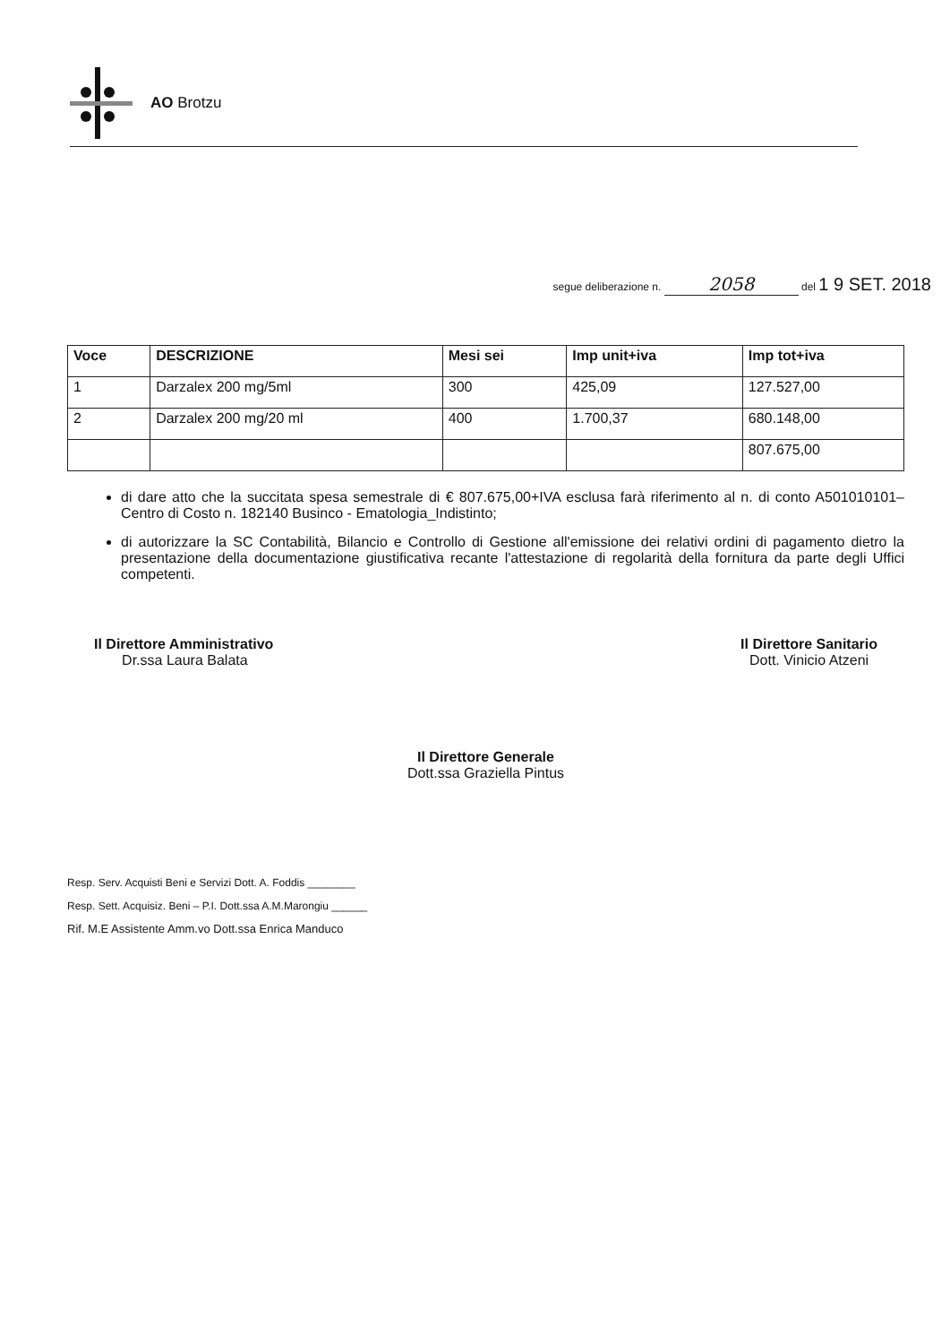AO Brotzu
segue deliberazione n. 2058 del 1 9 SET. 2018
| Voce | DESCRIZIONE | Mesi sei | Imp unit+iva | Imp tot+iva |
| --- | --- | --- | --- | --- |
| 1 | Darzalex 200 mg/5ml | 300 | 425,09 | 127.527,00 |
| 2 | Darzalex 200 mg/20 ml | 400 | 1.700,37 | 680.148,00 |
| | | | | 807.675,00 |
di dare atto che la succitata spesa semestrale di € 807.675,00+IVA esclusa farà riferimento al n. di conto A501010101–Centro di Costo n. 182140 Businco - Ematologia_Indistinto;
di autorizzare la SC Contabilità, Bilancio e Controllo di Gestione all'emissione dei relativi ordini di pagamento dietro la presentazione della documentazione giustificativa recante l'attestazione di regolarità della fornitura da parte degli Uffici competenti.
Il Direttore Amministrativo
Dr.ssa Laura Balata
Il Direttore Sanitario
Dott. Vinicio Atzeni
Il Direttore Generale
Dott.ssa Graziella Pintus
Resp. Serv. Acquisti Beni e Servizi Dott. A. Foddis ________
Resp. Sett. Acquisiz. Beni – P.I. Dott.ssa A.M.Marongiu ______
Rif. M.E Assistente Amm.vo Dott.ssa Enrica Manduco